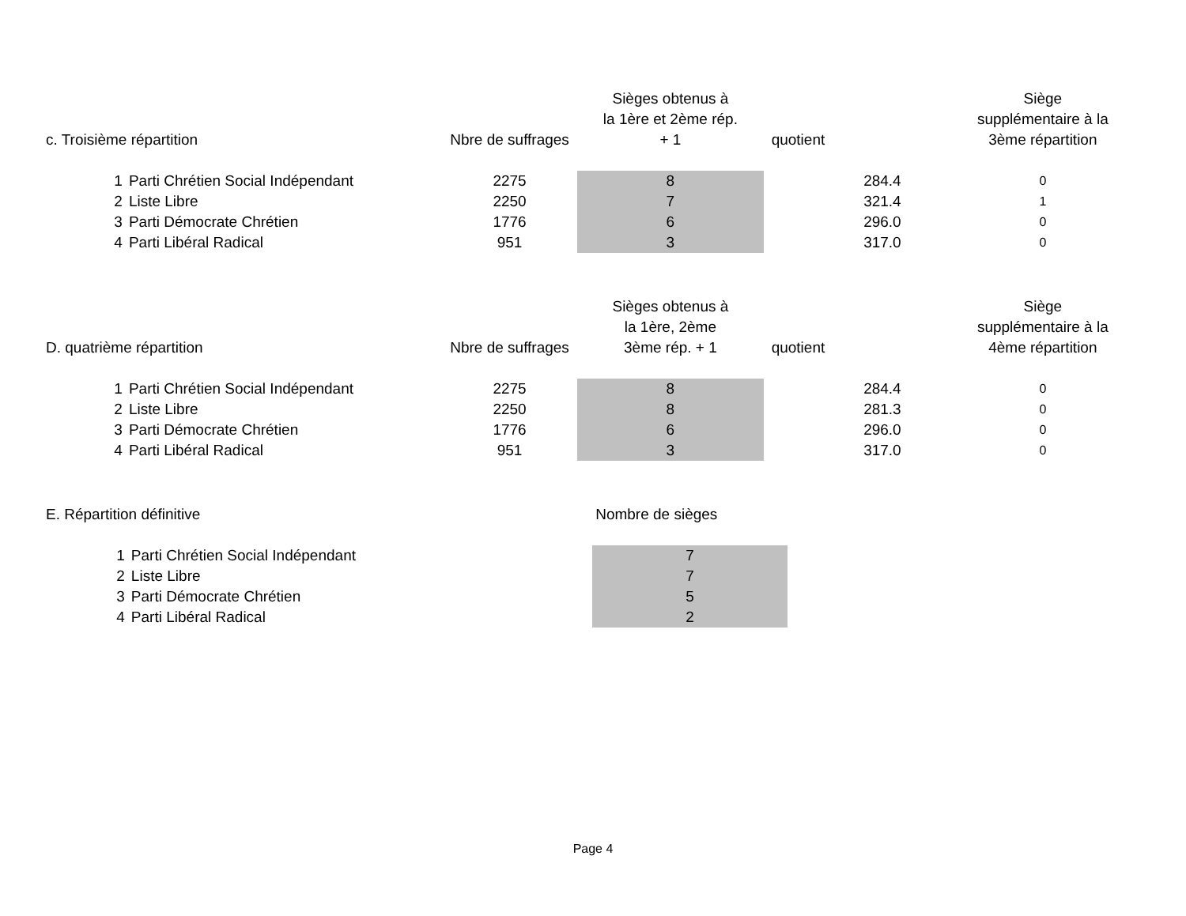| c. Troisième répartition | | Nbre de suffrages | Sièges obtenus à la 1ère et 2ème rép. + 1 | quotient | Siège supplémentaire à la 3ème répartition |
| --- | --- | --- | --- | --- | --- |
| 1 | Parti Chrétien Social Indépendant | 2275 | 8 | 284.4 | 0 |
| 2 | Liste Libre | 2250 | 7 | 321.4 | 1 |
| 3 | Parti Démocrate Chrétien | 1776 | 6 | 296.0 | 0 |
| 4 | Parti Libéral Radical | 951 | 3 | 317.0 | 0 |
| D. quatrième répartition | | Nbre de suffrages | Sièges obtenus à la 1ère, 2ème 3ème rép. + 1 | quotient | Siège supplémentaire à la 4ème répartition |
| --- | --- | --- | --- | --- | --- |
| 1 | Parti Chrétien Social Indépendant | 2275 | 8 | 284.4 | 0 |
| 2 | Liste Libre | 2250 | 8 | 281.3 | 0 |
| 3 | Parti Démocrate Chrétien | 1776 | 6 | 296.0 | 0 |
| 4 | Parti Libéral Radical | 951 | 3 | 317.0 | 0 |
| E. Répartition définitive | | | Nombre de sièges | | |
| --- | --- | --- | --- | --- | --- |
| 1 | Parti Chrétien Social Indépendant | | 7 | | |
| 2 | Liste Libre | | 7 | | |
| 3 | Parti Démocrate Chrétien | | 5 | | |
| 4 | Parti Libéral Radical | | 2 | | |
Page 4